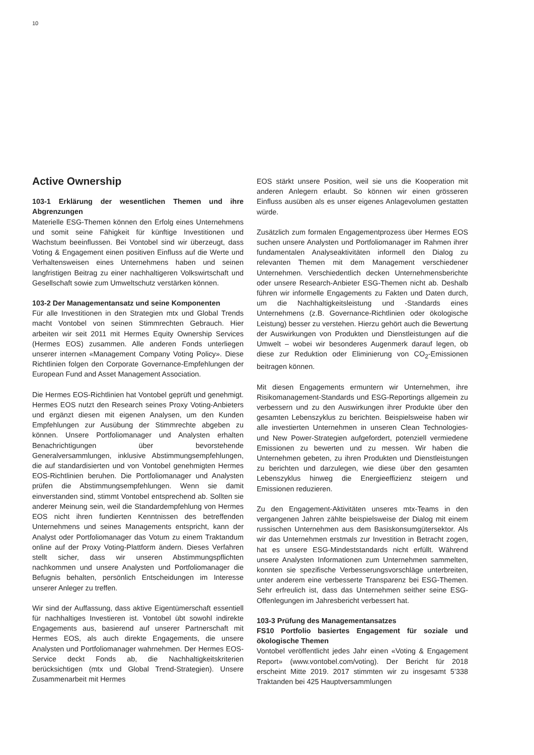10
Active Ownership
103-1 Erklärung der wesentlichen Themen und ihre Abgrenzungen
Materielle ESG-Themen können den Erfolg eines Unternehmens und somit seine Fähigkeit für künftige Investitionen und Wachstum beeinflussen. Bei Vontobel sind wir überzeugt, dass Voting & Engagement einen positiven Einfluss auf die Werte und Verhaltensweisen eines Unternehmens haben und seinen langfristigen Beitrag zu einer nachhaltigeren Volkswirtschaft und Gesellschaft sowie zum Umweltschutz verstärken können.
103-2 Der Managementansatz und seine Komponenten
Für alle Investitionen in den Strategien mtx und Global Trends macht Vontobel von seinen Stimmrechten Gebrauch. Hier arbeiten wir seit 2011 mit Hermes Equity Ownership Services (Hermes EOS) zusammen. Alle anderen Fonds unterliegen unserer internen «Management Company Voting Policy». Diese Richtlinien folgen den Corporate Governance-Empfehlungen der European Fund and Asset Management Association.
Die Hermes EOS-Richtlinien hat Vontobel geprüft und genehmigt. Hermes EOS nutzt den Research seines Proxy Voting-Anbieters und ergänzt diesen mit eigenen Analysen, um den Kunden Empfehlungen zur Ausübung der Stimmrechte abgeben zu können. Unsere Portfoliomanager und Analysten erhalten Benachrichtigungen über bevorstehende Generalversammlungen, inklusive Abstimmungsempfehlungen, die auf standardisierten und von Vontobel genehmigten Hermes EOS-Richtlinien beruhen. Die Portfoliomanager und Analysten prüfen die Abstimmungsempfehlungen. Wenn sie damit einverstanden sind, stimmt Vontobel entsprechend ab. Sollten sie anderer Meinung sein, weil die Standardempfehlung von Hermes EOS nicht ihren fundierten Kenntnissen des betreffenden Unternehmens und seines Managements entspricht, kann der Analyst oder Portfoliomanager das Votum zu einem Traktandum online auf der Proxy Voting-Plattform ändern. Dieses Verfahren stellt sicher, dass wir unseren Abstimmungspflichten nachkommen und unsere Analysten und Portfoliomanager die Befugnis behalten, persönlich Entscheidungen im Interesse unserer Anleger zu treffen.
Wir sind der Auffassung, dass aktive Eigentümerschaft essentiell für nachhaltiges Investieren ist. Vontobel übt sowohl indirekte Engagements aus, basierend auf unserer Partnerschaft mit Hermes EOS, als auch direkte Engagements, die unsere Analysten und Portfoliomanager wahrnehmen. Der Hermes EOS-Service deckt Fonds ab, die Nachhaltigkeitskriterien berücksichtigen (mtx und Global Trend-Strategien). Unsere Zusammenarbeit mit Hermes
EOS stärkt unsere Position, weil sie uns die Kooperation mit anderen Anlegern erlaubt. So können wir einen grösseren Einfluss ausüben als es unser eigenes Anlagevolumen gestatten würde.
Zusätzlich zum formalen Engagementprozess über Hermes EOS suchen unsere Analysten und Portfoliomanager im Rahmen ihrer fundamentalen Analyseaktivitäten informell den Dialog zu relevanten Themen mit dem Management verschiedener Unternehmen. Verschiedentlich decken Unternehmensberichte oder unsere Research-Anbieter ESG-Themen nicht ab. Deshalb führen wir informelle Engagements zu Fakten und Daten durch, um die Nachhaltigkeitsleistung und -Standards eines Unternehmens (z.B. Governance-Richtlinien oder ökologische Leistung) besser zu verstehen. Hierzu gehört auch die Bewertung der Auswirkungen von Produkten und Dienstleistungen auf die Umwelt – wobei wir besonderes Augenmerk darauf legen, ob diese zur Reduktion oder Eliminierung von CO<sub>2</sub>-Emissionen beitragen können.
Mit diesen Engagements ermuntern wir Unternehmen, ihre Risikomanagement-Standards und ESG-Reportings allgemein zu verbessern und zu den Auswirkungen ihrer Produkte über den gesamten Lebenszyklus zu berichten. Beispielsweise haben wir alle investierten Unternehmen in unseren Clean Technologies- und New Power-Strategien aufgefordert, potenziell vermiedene Emissionen zu bewerten und zu messen. Wir haben die Unternehmen gebeten, zu ihren Produkten und Dienstleistungen zu berichten und darzulegen, wie diese über den gesamten Lebenszyklus hinweg die Energieeffizienz steigern und Emissionen reduzieren.
Zu den Engagement-Aktivitäten unseres mtx-Teams in den vergangenen Jahren zählte beispielsweise der Dialog mit einem russischen Unternehmen aus dem Basiskonsumgütersektor. Als wir das Unternehmen erstmals zur Investition in Betracht zogen, hat es unsere ESG-Mindeststandards nicht erfüllt. Während unsere Analysten Informationen zum Unternehmen sammelten, konnten sie spezifische Verbesserungsvorschläge unterbreiten, unter anderem eine verbesserte Transparenz bei ESG-Themen. Sehr erfreulich ist, dass das Unternehmen seither seine ESG-Offenlegungen im Jahresbericht verbessert hat.
103-3 Prüfung des Managementansatzes
FS10 Portfolio basiertes Engagement für soziale und ökologische Themen
Vontobel veröffentlicht jedes Jahr einen «Voting & Engagement Report» (www.vontobel.com/voting). Der Bericht für 2018 erscheint Mitte 2019. 2017 stimmten wir zu insgesamt 5’338 Traktanden bei 425 Hauptversammlungen